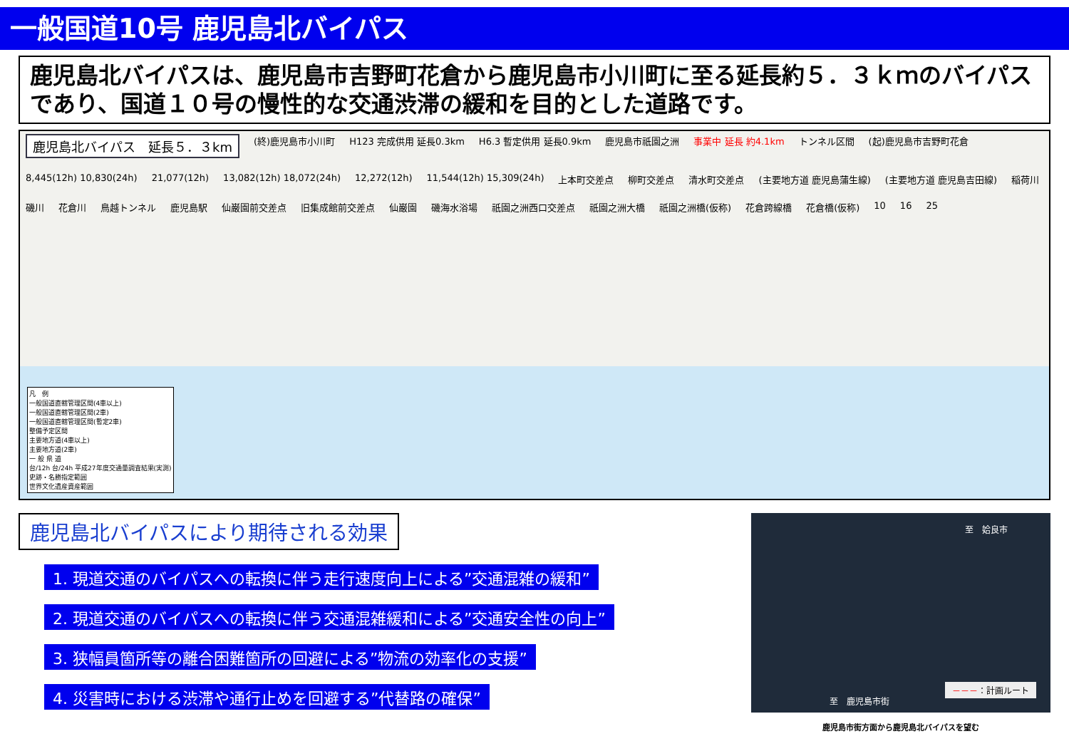一般国道10号 鹿児島北バイパス
鹿児島北バイパスは、鹿児島市吉野町花倉から鹿児島市小川町に至る延長約５．３ｋｍのバイパスであり、国道１０号の慢性的な交通渋滞の緩和を目的とした道路です。
鹿児島北バイパス　延長５．３km (終)鹿児島市小川町 H123 完成供用 延長0.3km H6.3 暫定供用 延長0.9km 鹿児島市祇園之洲 事業中 延長 約4.1km トンネル区間 (起)鹿児島市吉野町花倉 8,445(12h) 10,830(24h) 21,077(12h) 13,082(12h) 18,072(24h) 12,272(12h) 11,544(12h) 15,309(24h) 上本町交差点 柳町交差点 清水町交差点 (主要地方道 鹿児島蒲生線) (主要地方道 鹿児島吉田線) 稲荷川 磯川 花倉川 鳥越トンネル 鹿児島駅 仙巌園前交差点 旧集成館前交差点 仙巌園 磯海水浴場 祇園之洲西口交差点 祇園之洲大橋 祇園之洲橋(仮称) 花倉跨線橋 花倉橋(仮称) 10 16 25
凡　例
一般国道直轄管理区間(4車以上)
一般国道直轄管理区間(2車)
一般国道直轄管理区間(暫定2車)
整備予定区間
主要地方道(4車以上)
主要地方道(2車)
一 般 県 道
台/12h 台/24h 平成27年度交通量調査結果(実測)
史跡・名勝指定範囲
世界文化遺産資産範囲
鹿児島北バイパスにより期待される効果
1. 現道交通のバイパスへの転換に伴う走行速度向上による”交通混雑の緩和”
2. 現道交通のバイパスへの転換に伴う交通混雑緩和による”交通安全性の向上”
3. 狭幅員箇所等の離合困難箇所の回避による”物流の効率化の支援”
4. 災害時における渋滞や通行止めを回避する”代替路の確保”
至　姶良市
至　鹿児島市街
－－－：計画ルート
鹿児島市街方面から鹿児島北バイパスを望む